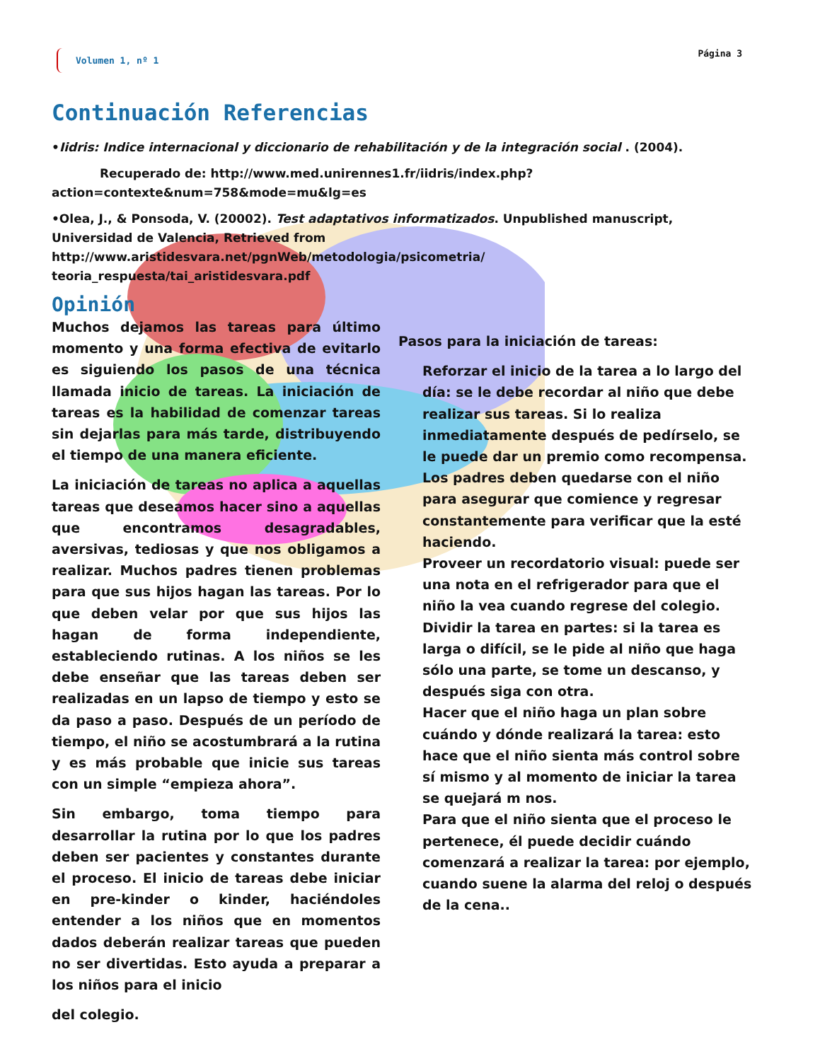Volumen 1, nº 1 Página 3
Continuación Referencias
•Iidris: Indice internacional y diccionario de rehabilitación y de la integración social . (2004).
Recuperado de: http://www.med.unirennes1.fr/iidris/index.php?
action=contexte&num=758&mode=mu&lg=es
•Olea, J., & Ponsoda, V. (20002). Test adaptativos informatizados. Unpublished manuscript, Universidad de Valencia, Retrieved from http://www.aristidesvara.net/pgnWeb/metodologia/psicometria/ teoria_respuesta/tai_aristidesvara.pdf
Opinión
Muchos dejamos las tareas para último momento y una forma efectiva de evitarlo es siguiendo los pasos de una técnica llamada inicio de tareas. La iniciación de tareas es la habilidad de comenzar tareas sin dejarlas para más tarde, distribuyendo el tiempo de una manera eficiente.
La iniciación de tareas no aplica a aquellas tareas que deseamos hacer sino a aquellas que encontramos desagradables, aversivas, tediosas y que nos obligamos a realizar. Muchos padres tienen problemas para que sus hijos hagan las tareas. Por lo que deben velar por que sus hijos las hagan de forma independiente, estableciendo rutinas. A los niños se les debe enseñar que las tareas deben ser realizadas en un lapso de tiempo y esto se da paso a paso. Después de un período de tiempo, el niño se acostumbrará a la rutina y es más probable que inicie sus tareas con un simple “empieza ahora”.
Sin embargo, toma tiempo para desarrollar la rutina por lo que los padres deben ser pacientes y constantes durante el proceso. El inicio de tareas debe iniciar en pre-kinder o kinder, haciéndoles entender a los niños que en momentos dados deberán realizar tareas que pueden no ser divertidas. Esto ayuda a preparar a los niños para el inicio
del colegio.
Pasos para la iniciación de tareas:
Reforzar el inicio de la tarea a lo largo del día: se le debe recordar al niño que debe realizar sus tareas. Si lo realiza inmediatamente después de pedírselo, se le puede dar un premio como recompensa. Los padres deben quedarse con el niño para asegurar que comience y regresar constantemente para verificar que la esté haciendo.
Proveer un recordatorio visual: puede ser una nota en el refrigerador para que el niño la vea cuando regrese del colegio.
Dividir la tarea en partes: si la tarea es larga o difícil, se le pide al niño que haga sólo una parte, se tome un descanso, y después siga con otra.
Hacer que el niño haga un plan sobre cuándo y dónde realizará la tarea: esto hace que el niño sienta más control sobre sí mismo y al momento de iniciar la tarea se quejará m nos.
Para que el niño sienta que el proceso le pertenece, él puede decidir cuándo comenzará a realizar la tarea: por ejemplo, cuando suene la alarma del reloj o después de la cena..